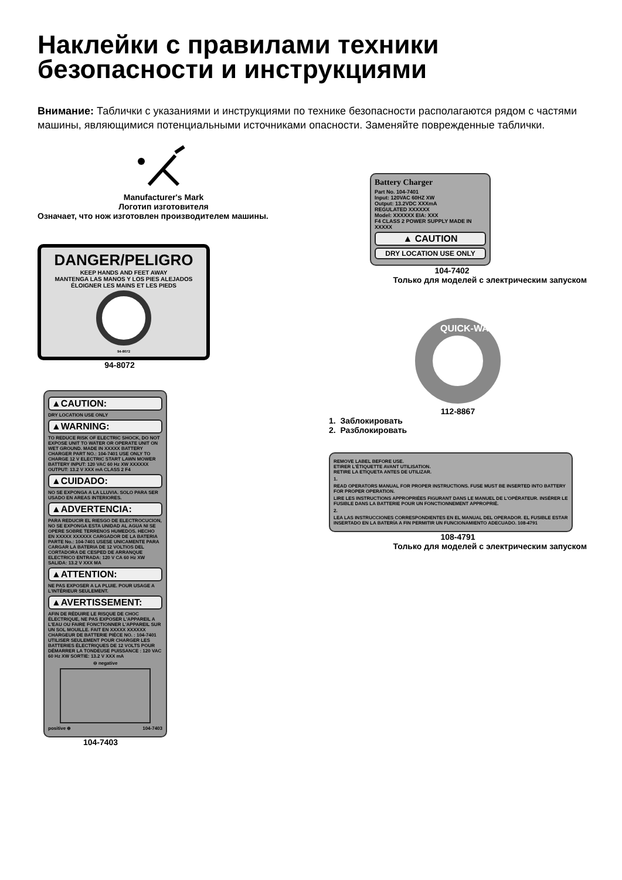Наклейки с правилами техники безопасности и инструкциями
Внимание: Таблички с указаниями и инструкциями по технике безопасности располагаются рядом с частями машины, являющимися потенциальными источниками опасности. Заменяйте поврежденные таблички.
Manufacturer's Mark
Логотип изготовителя
Означает, что нож изготовлен производителем машины.
DANGER/PELIGRO
KEEP HANDS AND FEET AWAY
MANTENGA LAS MANOS Y LOS PIES ALEJADOS
ÉLOIGNER LES MAINS ET LES PIEDS
94-8072
94-8072
▲CAUTION:
DRY LOCATION USE ONLY
▲WARNING:
TO REDUCE RISK OF ELECTRIC SHOCK, DO NOT EXPOSE UNIT TO WATER OR OPERATE UNIT ON WET GROUND. MADE IN XXXXX BATTERY CHARGER PART NO.: 104-7401 USE ONLY TO CHARGE 12 V ELECTRIC START LAWN MOWER BATTERY INPUT: 120 VAC 60 Hz XW XXXXXX OUTPUT: 13.2 V XXX mA CLASS 2 F4
▲CUIDADO:
NO SE EXPONGA A LA LLUVIA. SOLO PARA SER USADO EN AREAS INTERIORES.
▲ADVERTENCIA:
PARA REDUCIR EL RIESGO DE ELECTROCUCION, NO SE EXPONGA ESTA UNIDAD AL AGUA NI SE OPERE SOBRE TERRENOS HUMEDOS. HECHO EN XXXXX XXXXXX CARGADOR DE LA BATERIA PARTE No.: 104-7401 USESE UNICAMENTE PARA CARGAR LA BATERIA DE 12 VOLTIOS DEL CORTADORA DE CESPED DE ARRANQUE ELECTRICO ENTRADA: 120 V CA 60 Hz XW SALIDA: 13.2 V XXX MA
▲ATTENTION:
NE PAS EXPOSER A LA PLUIE. POUR USAGE A L'INTÉRIEUR SEULEMENT.
▲AVERTISSEMENT:
AFIN DE RÉDUIRE LE RISQUE DE CHOC ÉLECTRIQUE, NE PAS EXPOSER L'APPAREIL A L'EAU OU FAIRE FONCTIONNER L'APPAREIL SUR UN SOL MOUILLE. FAIT EN XXXXX XXXXXX CHARGEUR DE BATTERIE PIÉCE NO. : 104-7401 UTILISER SEULEMENT POUR CHARGER LES BATTERIES ÉLECTRIQUES DE 12 VOLTS POUR DÉMARRER LA TONDEUSE PUISSANCE : 120 VAC 60 Hz XW SORTIE: 13.2 V XXX mA
⊖ negative
positive ⊕ 104-7403
104-7403
Battery Charger
Part No. 104-7401
Input: 120VAC 60HZ XW
Output: 13.2VDC XXXmA
REGULATED XXXXXX
Model: XXXXXX EIA: XXX
F4 CLASS 2 POWER SUPPLY MADE IN XXXXX
▲ CAUTION
DRY LOCATION USE ONLY
104-7402
Только для моделей с электрическим запуском
QUICK-WASH
112-8867
1. Заблокировать
2. Разблокировать
REMOVE LABEL BEFORE USE.
ETIRER L'ÉTIQUETTE AVANT UTILISATION.
RETIRE LA ETIQUETA ANTES DE UTILIZAR.
1.
READ OPERATORS MANUAL FOR PROPER INSTRUCTIONS. FUSE MUST BE INSERTED INTO BATTERY FOR PROPER OPERATION.
LIRE LES INSTRUCTIONS APPROPRIÉES FIGURANT DANS LE MANUEL DE L'OPÉRATEUR. INSÉRER LE FUSIBLE DANS LA BATTERIE POUR UN FONCTIONNEMENT APPROPRIÉ.
2.
LEA LAS INSTRUCCIONES CORRESPONDIENTES EN EL MANUAL DEL OPERADOR. EL FUSIBLE ESTAR INSERTADO EN LA BATERÍA A FIN PERMITIR UN FUNCIONAMIENTO ADECUADO. 108-4791
108-4791
Только для моделей с электрическим запуском